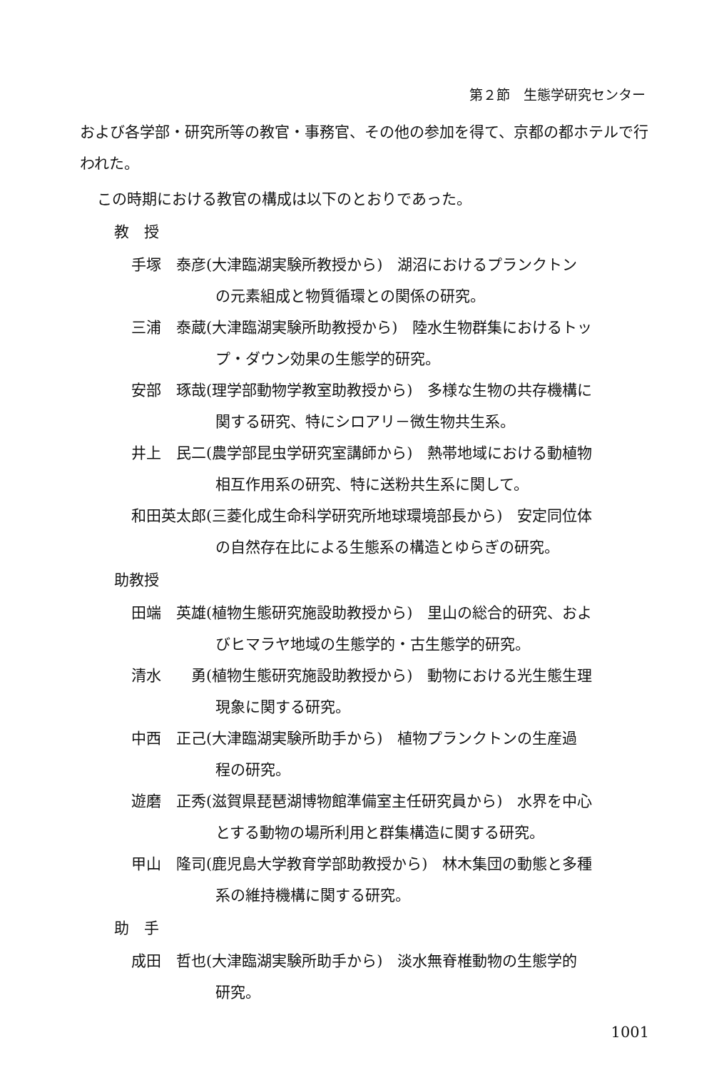第２節　生態学研究センター
および各学部・研究所等の教官・事務官、その他の参加を得て、京都の都ホテルで行われた。
この時期における教官の構成は以下のとおりであった。
教　授
手塚　泰彦(大津臨湖実験所教授から)　湖沼におけるプランクトン
の元素組成と物質循環との関係の研究。
三浦　泰蔵(大津臨湖実験所助教授から)　陸水生物群集におけるトッ
プ・ダウン効果の生態学的研究。
安部　琢哉(理学部動物学教室助教授から)　多様な生物の共存機構に
関する研究、特にシロアリ－微生物共生系。
井上　民二(農学部昆虫学研究室講師から)　熱帯地域における動植物
相互作用系の研究、特に送粉共生系に関して。
和田英太郎(三菱化成生命科学研究所地球環境部長から)　安定同位体
の自然存在比による生態系の構造とゆらぎの研究。
助教授
田端　英雄(植物生態研究施設助教授から)　里山の総合的研究、およ
びヒマラヤ地域の生態学的・古生態学的研究。
清水　　勇(植物生態研究施設助教授から)　動物における光生態生理
現象に関する研究。
中西　正己(大津臨湖実験所助手から)　植物プランクトンの生産過
程の研究。
遊磨　正秀(滋賀県琵琶湖博物館準備室主任研究員から)　水界を中心
とする動物の場所利用と群集構造に関する研究。
甲山　隆司(鹿児島大学教育学部助教授から)　林木集団の動態と多種
系の維持機構に関する研究。
助　手
成田　哲也(大津臨湖実験所助手から)　淡水無脊椎動物の生態学的
研究。
1001